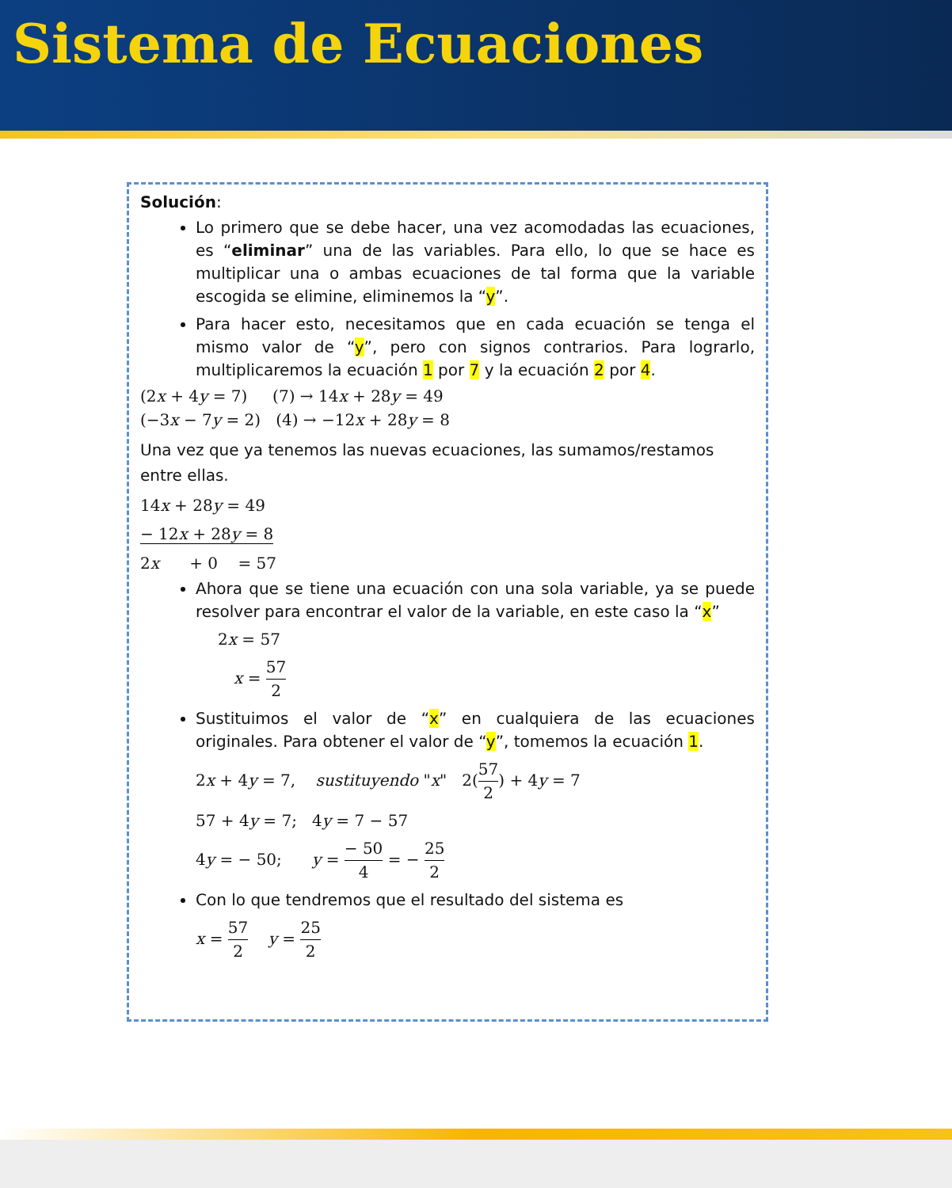Sistema de Ecuaciones
Solución:
Lo primero que se debe hacer, una vez acomodadas las ecuaciones, es “eliminar” una de las variables. Para ello, lo que se hace es multiplicar una o ambas ecuaciones de tal forma que la variable escogida se elimine, eliminemos la “y”.
Para hacer esto, necesitamos que en cada ecuación se tenga el mismo valor de “y”, pero con signos contrarios. Para lograrlo, multiplicaremos la ecuación 1 por 7 y la ecuación 2 por 4.
(2x + 4y = 7) (7) → 14x + 28y = 49
(−3x − 7y = 2) (4) → −12x + 28y = 8
Una vez que ya tenemos las nuevas ecuaciones, las sumamos/restamos entre ellas.
14x + 28y = 49
− 12x + 28y = 8
2x + 0 = 57
Ahora que se tiene una ecuación con una sola variable, ya se puede resolver para encontrar el valor de la variable, en este caso la “x”
2x = 57
x = 57 2
Sustituimos el valor de “x” en cualquiera de las ecuaciones originales. Para obtener el valor de “y”, tomemos la ecuación 1.
2x + 4y = 7, sustituyendo "x" 2(57 2) + 4y = 7
57 + 4y = 7; 4y = 7 − 57
4y = − 50; y = − 50 4 = − 25 2
Con lo que tendremos que el resultado del sistema es
x = 57 2 y = 25 2